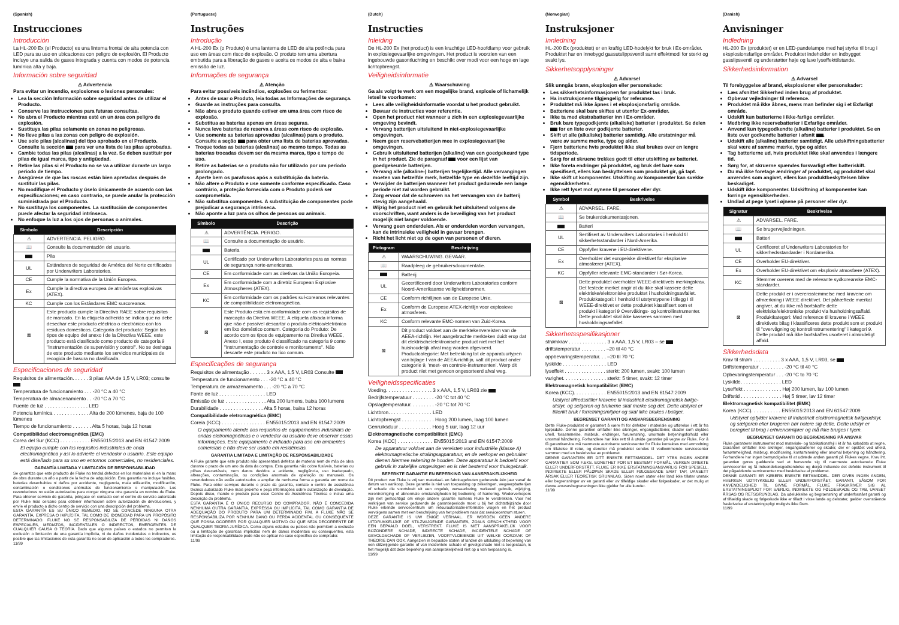(Spanish)
Instrucciones
Introducción
La HL-200 Ex (el Producto) es una linterna frontal de alta potencia con LED para su uso en ubicaciones con peligro de explosión. El Producto incluye una salida de gases integrada y cuenta con modos de potencia lumínica alta y baja.
Información sobre seguridad
⚠ Advertencia
Para evitar un incendio, explosiones o lesiones personales:
Lea la sección Información sobre seguridad antes de utilizar el Producto.
Conserve las instrucciones para futuras consultas.
No abra el Producto mientras esté en un área con peligro de explosión.
Sustituya las pilas solamente en zonas no peligrosas.
No lleve pilas a las zonas con peligro de explosión.
Use solo pilas (alcalinas) del tipo aprobado en el Producto. Consulte la sección para ver una lista de las pilas aprobadas.
Cambie todas las pilas (alcalinas) a la vez. Se deben sustituir por pilas de igual marca, tipo y antigüedad.
Retire las pilas si el Producto no se va a utilizar durante un largo periodo de tiempo.
Asegúrese de que las roscas están bien apretadas después de sustituir las pilas.
No modifique el Producto y úselo únicamente de acuerdo con las especificaciones; en caso contrario, se puede anular la protección suministrada por el Producto.
No sustituya los componentes. La sustitución de componentes puede afectar la seguridad intrínseca.
No enfoque la luz a los ojos de personas o animales.
| Símbolo | Descripción |
| --- | --- |
| ⚠ | ADVERTENCIA. PELIGRO. |
| 📖 | Consulte la documentación del usuario. |
| | Pila |
| UL | Estándares de seguridad de América del Norte certificados por Underwriters Laboratories. |
| CE | Cumple la normativa de la Unión Europea. |
| Ex | Cumple la directiva europea de atmósferas explosivas (ATEX). |
| KC | Cumple con los Estándares EMC surcoreanos. |
| ⊠ | Este producto cumple la Directiva RAEE sobre requisitos de marcado. En la etiqueta adherida se indica que no debe desechar este producto eléctrico o electrónico con los residuos domésticos. Categoría del producto: Según los tipos de equipo del anexo I de la Directiva WEEE, este producto está clasificado como producto de categoría 9 "Instrumentación de supervisión y control". No se deshaga de este producto mediante los servicios municipales de recogida de basura no clasificada. |
Especificaciones de seguridad
Requisitos de alimentación. . . . . . 3 pilas AAA de 1,5 V, LR03; consulte
Temperatura de funcionamiento . . . -20 °C a 40 °C
Temperatura de almacenamiento . . -20 °C a 70 °C
Fuente de luz . . . . . . . . . . . . . . . . LED
Potencia lumínica . . . . . . . . . . . . . Alta de 200 lúmenes, baja de 100 lúmenes
Tiempo de funcionamiento . . . . . . . Alta 5 horas, baja 12 horas
Compatibilidad electromagnética (EMC)
Corea del Sur (KCC) . . . . . . . . . . . EN55015:2013 and EN 61547:2009
El equipo cumple con los requisitos industriales de onda electromagnética y así lo advierte el vendedor o usuario. Este equipo está diseñado para su uso en entornos comerciales, no residenciales.
GARANTÍA LIMITADA Y LIMITACIÓN DE RESPONSABILIDAD
Se garantiza que este producto de Fluke no tendrá defectos en los materiales ni en la mano de obra durante un año a partir de la fecha de adquisición. Esta garantía no incluye fusibles, baterías desechables ni daños por accidente, negligencia, mala utilización, modificación, contaminación o condiciones anómalas de funcionamiento o manipulación. Los revendedores no están autorizados para otorgar ninguna otra garantía en nombre de Fluke. Para obtener servicio de garantía, póngase en contacto con el centro de servicio autorizado por Fluke más cercano para obtener información sobre autorización de devoluciones, y envíe el producto a dicho centro de servicio con una descripción del problema.
ESTA GARANTÍA ES SU ÚNICO REMEDIO. NO SE CONCEDE NINGUNA OTRA GARANTÍA, EXPRESA O IMPLÍCITA, TAL COMO DE IDONEIDAD PARA UN PROPÓSITO DETERMINADO. FLUKE NO SE RESPONSABILIZA DE PÉRDIDAS NI DAÑOS ESPECIALES, MEDIATOS, INCIDENTALES O INDIRECTOS, EMERGENTES DE CUALQUIER CAUSA O TEORÍA. Dado que algunos países o estados no permiten la exclusión o limitación de una garantía implícita, ni de daños incidentales o indirectos, es posible que las limitaciones de esta garantía no sean de aplicación a todos los compradores.
11/99
(Portuguese)
Instruções
Introdução
A HL-200 Ex (o Produto) é uma lanterna de LED de alta potência para uso em áreas com risco de explosão. O produto tem uma abertura embutida para a liberação de gases e aceita os modos de alta e baixa emissão de luz.
Informações de segurança
⚠ Atenção
Para evitar possíveis incêndios, explosões ou ferimentos:
Antes de usar o Produto, leia todas as Informações de segurança.
Guarde as instruções para consulta.
Não abra o produto quando estiver em uma área com risco de explosão.
Substitua as baterias apenas em áreas seguras.
Nunca leve baterias de reserva a áreas com risco de explosão.
Use somente as baterias aprovadas (alcalinas) para o produto. Consulte a seção para obter uma lista de baterias aprovadas.
Troque todas as baterias (alcalinas) ao mesmo tempo. Todas as baterias trocadas devem ser da mesma marca, tipo e tempo de uso.
Retire as baterias se o produto não for utilizado por um período prolongado.
Aperte bem os parafusos após a substituição da bateria.
Não altere o Produto e use somente conforme especificado. Caso contrário, a proteção fornecida com o Produto poderá ser comprometida.
Não substitua componentes. A substituição de componentes pode prejudicar a segurança intrínseca.
Não aponte a luz para os olhos de pessoas ou animais.
| Símbolo | Descrição |
| --- | --- |
| ⚠ | ADVERTÊNCIA. PERIGO. |
| 📖 | Consulte a documentação do usuário. |
| | Bateria |
| UL | Certificado por Underwriters Laboratories para as normas de segurança norte-americanas. |
| CE | Em conformidade com as diretivas da União Europeia. |
| Ex | Em conformidade com a diretriz European Explosive Atmospheres (ATEX). |
| KC | Em conformidade com os padrões sul-coreanos relevantes de compatibilidade eletromagnética. |
| ⊠ | Este Produto está em conformidade com os requisitos de marcação da Diretiva WEEE. A etiqueta afixada informa que não é possível descartar o produto elétrico/eletrônico em lixo doméstico comum. Categoria do Produto: De acordo com os tipos de equipamento na Diretiva WEEE, Anexo I, esse produto é classificado na categoria 9 como "Instrumentação de controle e monitoramento". Não descarte este produto no lixo comum. |
Especificações de segurança
Requisitos de alimentação . . . . . . 3 x AAA, 1,5 V, LR03 Consulte
Temperatura de funcionamento . . . -20 °C a 40 °C
Temperatura de armazenamento . . . -20 °C a 70 °C
Fonte de luz . . . . . . . . . . . . . . . . . LED
Emissão de luz . . . . . . . . . . . . . . . Alta 200 lumens, baixa 100 lumens
Durabilidade . . . . . . . . . . . . . . . . Alta 5 horas, baixa 12 horas
Compatibilidade eletromagnética (EMC)
Coreia (KCC) . . . . . . . . . . . . . . . . EN55015:2013 and EN 61547:2009
O equipamento atende aos requisitos de equipamentos industriais de ondas eletromagnéticas e o vendedor ou usuário deve observar essas informações. Este equipamento é indicado para uso em ambientes comerciais e não deve ser usado em residências.
GARANTIA LIMITADA E LIMITAÇÃO DE RESPONSABILIDADE
A Fluke garante que este produto não apresentará defeitos de material nem de mão de obra durante o prazo de um ano da data da compra. Esta garantia não cobre fusíveis, baterias ou pilhas descartáveis, nem danos devidos a acidente, negligência, uso inadequado, alterações, contaminação, ou condições anormais de operação ou manuseio. Os revendedores não estão autorizados a ampliar de nenhuma forma a garantia em nome da Fluke. Para obter serviços durante o prazo da garantia, contate o centro de assistência técnica autorizado Fluke mais próximo e peça informações sobre autorização de devolução. Depois disso, mande o produto para esse Centro de Assistência Técnica e inclua uma descrição do problema.
ESTA GARANTIA É O ÚNICO RECURSO DO COMPRADOR. NÃO É CONCEDIDA NENHUMA OUTRA GARANTIA, EXPRESSA OU IMPLÍCITA, TAL COMO GARANTIA DE ADEQUAÇÃO DO PRODUTO PARA UM DETERMINADO FIM. A FLUKE NÃO SE RESPONSABILIZA POR NENHUM DANO OU PERDA ACIDENTAL OU CONSEQUENTE QUE POSSA OCORRER POR QUALQUER MOTIVO OU QUE SEJA DECORRENTE DE QUALQUER TEORIA JURÍDICA. Como alguns estados ou países não permitem a exclusão ou a limitação de garantias implícitas nem de danos incidentais ou consequentes, esta limitação de responsabilidade pode não se aplicar no caso específico do comprador.
11/99
(Dutch)
Instructies
Inleiding
De HL-200 Ex (het product) is een krachtige LED-hoofdlamp voor gebruik in explosiegevaarlijke omgevingen. Het product is voorzien van een ingebouwde gasontluchting en beschikt over modi voor een hoge en lage lichtopbrengst.
Veiligheidsinformatie
⚠ Waarschuwing
Ga als volgt te werk om een mogelijke brand, explosie of lichamelijk letsel te voorkomen:
Lees alle veiligheidsinformatie voordat u het product gebruikt.
Bewaar de instructies voor referentie.
Open het product niet wanneer u zich in een explosiegevaarlijke omgeving bevindt.
Vervang batterijen uitsluitend in niet-explosiegevaarlijke omgevingen.
Neem geen reservebatterijen mee in explosiegevaarlijke omgevingen.
Gebruik uitsluitend batterijen (alkaline) van een goedgekeurd type in het product. Zie de paragraaf voor een lijst van goedgekeurde batterijen.
Vervang alle (alkaline-) batterijen tegelijkertijd. Alle vervangingen moeten van hetzelfde merk, hetzelfde type en dezelfde leeftijd zijn.
Verwijder de batterijen wanneer het product gedurende een lange periode niet zal worden gebruikt.
Zorg ervoor dat de schroeven na het vervangen van de batterij stevig zijn aangehaald.
Wijzig het product niet en gebruik het uitsluitend volgens de voorschriften, want anders is de beveiliging van het product mogelijk niet langer voldoende.
Vervang geen onderdelen. Als er onderdelen worden vervangen, kan de intrinsieke veiligheid in gevaar brengen.
Richt het licht niet op de ogen van personen of dieren.
| Pictogram | Beschrijving |
| --- | --- |
| ⚠ | WAARSCHUWING. GEVAAR. |
| 📖 | Raadpleeg de gebruikersdocumentatie. |
| | Batterij |
| UL | Gecertificeerd door Underwriters Laboratories conform Noord-Amerikaanse veiligheidsnormen. |
| CE | Conform richtlijnen van de Europese Unie. |
| Ex | Conform de Europese ATEX-richtlijn voor explosieve atmosferen. |
| KC | Conform relevante EMC-normen van Zuid-Korea. |
| ⊠ | Dit product voldoet aan de merktekenvereisten van de AEEA-richtlijn. Het aangebrachte merkteken duidt erop dat dit elektrische/elektronische product niet met het huishoudelijk afval mag worden afgevoerd. Productcategorie: Met betrekking tot de apparatuurtypen van bijlage I van de AEEA-richtlijn, valt dit product onder categorie 9, 'meet- en controle-instrumenten'. Werp dit product niet met gewoon ongesorteerd afval weg. |
Veiligheidsspecificaties
Voeding. . . . . . . . . . . . . . . . . 3 x AAA, 1,5 V, LR03 zie
Bedrijfstemperatuur . . . . . . . . -20 °C tot 40 °C
Opslagtemperatuur. . . . . . . . . -20 °C tot 70 °C
Lichtbron. . . . . . . . . . . . . . . . LED
Lichtopbrengst . . . . . . . . . . . . Hoog 200 lumen, laag 100 lumen
Genruiksduur . . . . . . . . . . . . Hoog 5 uur, laag 12 uur
Elektromagnetische compatibiliteit (EMC)
Korea (KCC) . . . . . . . . . . . . . EN55015:2013 and EN 61547:2009
De apparatuur voldoet aan de vereisten voor industriële (klasse A) elektromagnetische stralingsapparatuur, en de verkoper en gebruiker dienen hiermee rekening te houden. Deze apparatuur is bedoeld voor gebruik in zakelijke omgevingen en is niet bestemd voor thuisgebruik.
BEPERKTE GARANTIE EN BEPERKING VAN AANSPRAKELIJKHEID
Dit product van Fluke is vrij van materiaal- en fabricagefouten gedurende één jaar vanaf de datum van aankoop. Deze garantie is niet van toepassing op zekeringen, wegwerpbatterijen of schade die voortvloeit uit een ongeluk, verwaarlozing, verkeerd gebruik, wijziging, verontreiniging of abnormale omstandigheden bij bediening of hantering. Wederverkopers zijn niet gemachtigd om enige andere garantie namens Fluke te verstrekken. Voor het verkrijgen van service gedurende de garantieperiode moet u bij het dichtstbijzijnde door Fluke erkende servicecentrum om retourautorisatie-informatie vragen en het product vervolgens samen met een beschrijving van het probleem naar dat servicecentrum sturen.
DEZE GARANTIE IS UW ENIGE VERHAAL. ER WORDEN GEEN ANDERE UITDRUKKELIJKE OF STILZWIJGENDE GARANTIES, ZOALS GESCHIKTHEID VOOR EEN BEPAALD DOEL, VERSTREKT. FLUKE IS NIET AANSPRAKELIJK VOOR BIJZONDERE SCHADE, INDIRECTE SCHADE, INCIDENTELE SCHADE OF GEVOLGSCHADE OF VERLIEZEN, VOORTVLOEIENDE UIT WELKE OORZAAK OF THEORIE DAN OOK. Aangezien in bepaalde staten of landen de uitsluiting of beperking van een stilzwijgende garantie of van incidentele schade of gevolgschade niet is toegestaan, is het mogelijk dat deze beperking van aansprakelijkheid niet op u van toepassing is.
11/99
(Norwegian)
Instruksjoner
Innledning
HL-200 Ex (produktet) er en kraftig LED-hodelykt for bruk i Ex-områder. Produktet har en innebygd gassutslippsventil samt effektmodi for sterkt og svakt lys.
Sikkerhetsopplysninger
⚠ Advarsel
Slik unngås brann, eksplosjon eller personskade:
Les sikkerhetsinformasjonen før produktet tas i bruk.
Ha instruksjonene tilgjengelig for referanse.
Produktet må ikke åpnes i et eksplosjonsfarlig område.
Batteriene skal bare skiftes ut utenfor Ex-områder.
Ikke ta med ekstrabatterier inn i Ex-områder.
Bruk bare typegodkjente (alkaliske) batterier i produktet. Se delen for en liste over godkjente batterier.
Skift ut alle (alkaliske) batterier samtidig. Alle erstatninger må være av samme merke, type og alder.
Fjern batteriene hvis produktet ikke skal brukes over en lengre tidsperiode.
Sørg for at skruene trekkes godt til etter utskifting av batteriet.
Ikke foreta endringer på produktet, og bruk det bare som spesifisert, ellers kan beskyttelsen som produktet gir, gå tapt.
Ikke skift ut komponenter. Utskifting av komponenter kan svekke egensikkerheten.
Ikke rett lyset mot øynene til personer eller dyr.
| Symbol | Beskrivelse |
| --- | --- |
| ⚠ | ADVARSEL. FARE. |
| 📖 | Se brukerdokumentasjonen. |
| | Batteri |
| UL | Sertifisert av Underwriters Laboratories i henhold til sikkerhetsstandarder i Nord-Amerika. |
| CE | Oppfyller kravene i EU-direktivene. |
| Ex | Overholder det europeiske direktivet for eksplosive atmosfærer (ATEX). |
| KC | Oppfyller relevante EMC-standarder i Sør-Korea. |
| ⊠ | Dette produktet overholder WEEE-direktivets merkingskrav. Det festede merket angir at du ikke skal kassere dette elektriske/elektroniske produktet i husholdningsavfallet. Produktkategori: I henhold til utstyrstypene i tillegg I til WEEE-direktivet er dette produktet klassifisert som et produkt i kategori 9 Overvåkings- og kontrollinstrumenter. Dette produktet skal ikke kasseres sammen med husholdningsavfallet. |
Sikkerhetsspesifikasjoner
strømkrav . . . . . . . . . . . . . . 3 x AAA, 1,5 V, LR03 – se
driftstemperatur . . . . . . . . . –20 til 40 °C
oppbevaringstemperatur. . . –20 til 70 °C
lyskilde . . . . . . . . . . . . . . . . LED
lyseffekt . . . . . . . . . . . . . . . sterkt: 200 lumen, svakt: 100 lumen
varighet. . . . . . . . . . . . . . . . sterkt: 5 timer, svakt: 12 timer
Elektromagnetisk kompatibilitet (EMC)
Korea (KCC). . . . . . . . . . . . EN55015:2013 and EN 61547:2009
Utstyret tilfredsstiller kravene til industrielt elektromagnetisk bølge-utstyr, og selgeren og brukerne skal merke seg det. Dette utstyret er tiltenkt bruk i forretningsmiljøer og skal ikke brukes i boliger.
BEGRENSET GARANTI OG ANSVARSBEGRENSNING
Dette Fluke-produktet er garantert å være fri for defekter i materiale og utførelse i ett år fra kjøpsdato. Denne garantien omfatter ikke sikringer, engangsbatterier, skader som skyldes uhell, forsømmelse, misbruk, endringer, forurensning, unormale betjeningsforhold eller unormal håndtering. Forhandlere har ikke rett til å utvide garantier på vegne av Fluke. For å få garantiservice må nærmeste autoriserte servicesenter for Fluke kontaktes med anmodning om tillatelse til retur, og deretter må produktet sendes til vedkommende servicesenter sammen med en beskrivelse av problemet.
DENNE GARANTIEN ER DITT ENESTE RETTSMIDDEL. DET YTES INGEN ANDRE GARANTIER SOM F.EKS. EGNETHET FOR ET BESTEMT FORMÅL, VERKEN DIREKTE ELLER UNDERFORSTÅTT. FLUKE ER IKKE ERSTATNINGSANSVARLIG FOR SPESIELL, INDIREKTE ELLER PÅLØPEN SKADE ELLER FØLGESKADE SAMT TAP, UANSETT ÅRSAK ELLER TEORETISK GRUNNLAG. Siden noen stater eller land ikke tillater unntak eller begrensninger av en garanti eller av tilfeldige skader eller følgeskader, er det mulig at denne ansvarsbegrensningen ikke gjelder for alle kunder.
11/99
(Danish)
Anvisninger
Indledning
HL-200 Ex (produktet) er en LED-pandelampe med høj styrke til brug i eksplosionsfarlige områder. Produktet indeholder en indbygget gasslipsventil og understøtter høje og lave lyseffekttilstande.
Sikkerhedsinformation
⚠ Advarsel
Til forebyggelse af brand, eksplosioner eller personskader:
Læs afsnittet Sikkerhed inden brug af produktet.
Opbevar vejledninger til reference.
Produktet må ikke åbnes, mens man befinder sig i et Exfarligt område.
Udskift kun batterierne i ikke-farlige områder.
Medbring ikke reservebatterier i Exfarlige områder.
Anvend kun typegodkendte (alkaline) batterier i produktet. Se en liste over godkendte batterier i afsnit .
Udskift alle (alkaline) batterier samtidigt. Alle udskiftningsbatterier skal være af samme mærke, type og alder.
Tag batterierne ud, hvis produktet ikke skal anvendes i længere tid.
Sørg for, at skruerne spændes forsvarligt efter batteriskift.
Du må ikke foretage ændringer af produktet, og produktet skal anvendes som angivet, ellers kan produktbeskyttelsen blive beskadiget.
Udskift ikke komponenter. Udskiftning af komponenter kan forringe egensikkerheden.
Undlad at pege lyset i øjnene på personer eller dyr.
| Signatur | Beskrivelse |
| --- | --- |
| ⚠ | ADVARSEL. FARE. |
| 📖 | Se brugervejledningen. |
| | Batteri |
| UL | Certificeret af Underwriters Laboratories for sikkerhedsstandarder i Nordamerika. |
| CE | Overholder EU-direktiver. |
| Ex | Overholder EU-direktivet om eksplosiv atmosfære (ATEX). |
| KC | Stemmer overens med de relevante sydkoreanske EMC-standarder. |
| ⊠ | Dette produkt er i overensstemmelse med kravene om afmærkning i WEEE direktivet. Det påhæftede mærkat angiver, at du ikke må bortskaffe dette elektriske/elektroniske produkt via husholdningsaffald. Produktkategori: Med reference til kravene i WEEE direktivets bilag I klassificeres dette produkt som et produkt til "overvågning og kontrolinstrumentering" i kategori 9. Dette produkt må ikke bortskaffes usorteret i almindeligt affald. |
Sikkerhedsdata
Krav til strøm . . . . . . . . . . 3 x AAA, 1,5 V, LR03, se
Driftstemperatur . . . . . . . . . -20 °C til 40 °C
Opbevaringstemperatur . . . -20 °C to 70 °C
Lyskilde. . . . . . . . . . . . . . . LED
Lyseffekt . . . . . . . . . . . . . . Høj 200 lumen, lav 100 lumen
Driftstid . . . . . . . . . . . . . . . Høj 5 timer, lav 12 timer
Elektromagnetisk kompatibilitet (EMK)
Korea (KCC). . . . . . . . . . . EN55015:2013 and EN 61547:2009
Udstyret opfylder kravene til industrielt elektromagnetisk bølgeudstyr, og sælgeren eller brugeren bør notere sig dette. Dette udstyr er beregnet til brug i erhvervsmiljøer og må ikke bruges i hjem.
BEGRÆNSET GARANTI OG BEGRÆNSNING PÅ ANSVAR
Fluke garanterer instrumentet mod materiale- og fabrikationsfejl i ét år fra købsdato at regne. Garantien omfatter ikke sikringer, engangsbatterier og skader, der er opstået ved uheld, forsømmelighed, misbrug, modificering, kontaminering eller anomal betjening og håndtering. Forhandlere har ingen bemyndigelse til at udstede anden garanti på Flukes vegne. Krav iht. garantien gøres gældende ved at henvende sig til nærmeste autoriserede Fluke servicecenter og få indsendelsesgodkendelse og derpå indsende det defekte instrument til det pågældende servicecenter med beskrivelse af problemet.
DENNE GARANTI ER KØBERS ENESTE RETSMIDDEL. DER GIVES INGEN ANDEN, HVERKEN UDTRYKKELIG ELLER UNDERFORSTÅET, GARANTI, SÅSOM FOR ANVENDELIGHED TIL GIVNE FORMÅL. FLUKE FRASKRIVER SIG AL ERSTATNINGSPLIGT FOR SÆRLIG, INDIREKTE OG FØLGESKADE OG TAB, UANSET ÅRSAG OG RETSGRUNDLAG. Da udelukkelse og begrænsning af underforstået garanti og af tilfældig skade og følgeskade ikke er tilladt i visse lande og delstater, gælder ovenstående fraskrivelse af erstatningspligt muligvis ikke Dem.
11/99